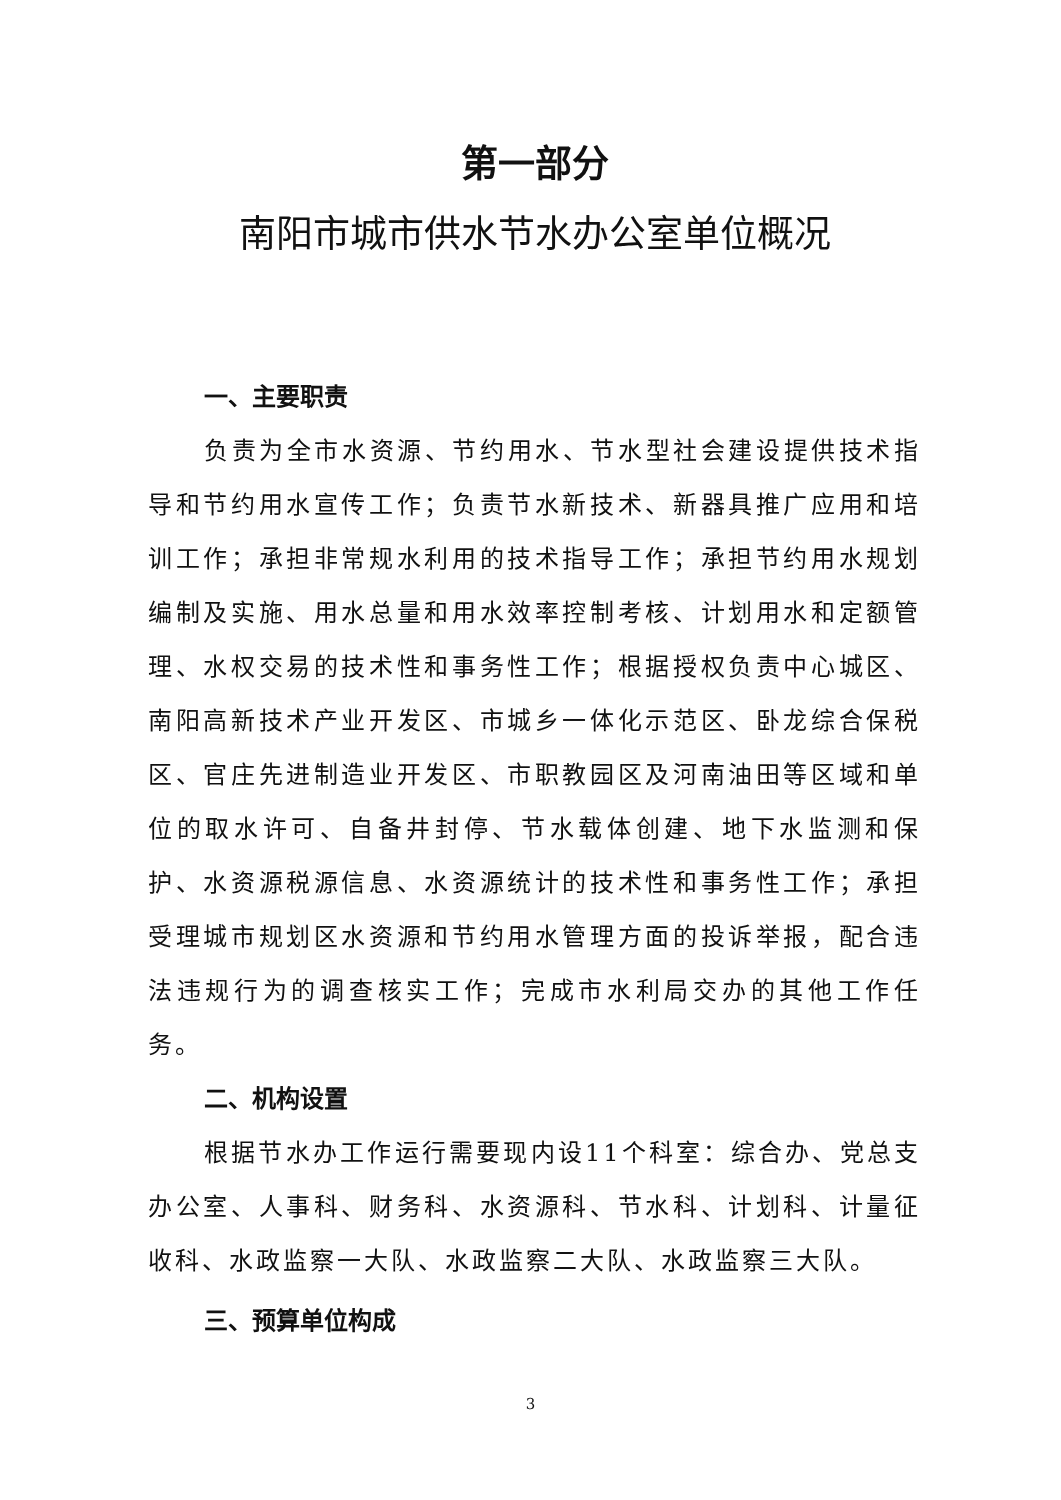第一部分
南阳市城市供水节水办公室单位概况
一、主要职责
负责为全市水资源、节约用水、节水型社会建设提供技术指导和节约用水宣传工作；负责节水新技术、新器具推广应用和培训工作；承担非常规水利用的技术指导工作；承担节约用水规划编制及实施、用水总量和用水效率控制考核、计划用水和定额管理、水权交易的技术性和事务性工作；根据授权负责中心城区、南阳高新技术产业开发区、市城乡一体化示范区、卧龙综合保税区、官庄先进制造业开发区、市职教园区及河南油田等区域和单位的取水许可、自备井封停、节水载体创建、地下水监测和保护、水资源税源信息、水资源统计的技术性和事务性工作；承担受理城市规划区水资源和节约用水管理方面的投诉举报，配合违法违规行为的调查核实工作；完成市水利局交办的其他工作任务。
二、机构设置
根据节水办工作运行需要现内设11个科室：综合办、党总支办公室、人事科、财务科、水资源科、节水科、计划科、计量征收科、水政监察一大队、水政监察二大队、水政监察三大队。
三、预算单位构成
3